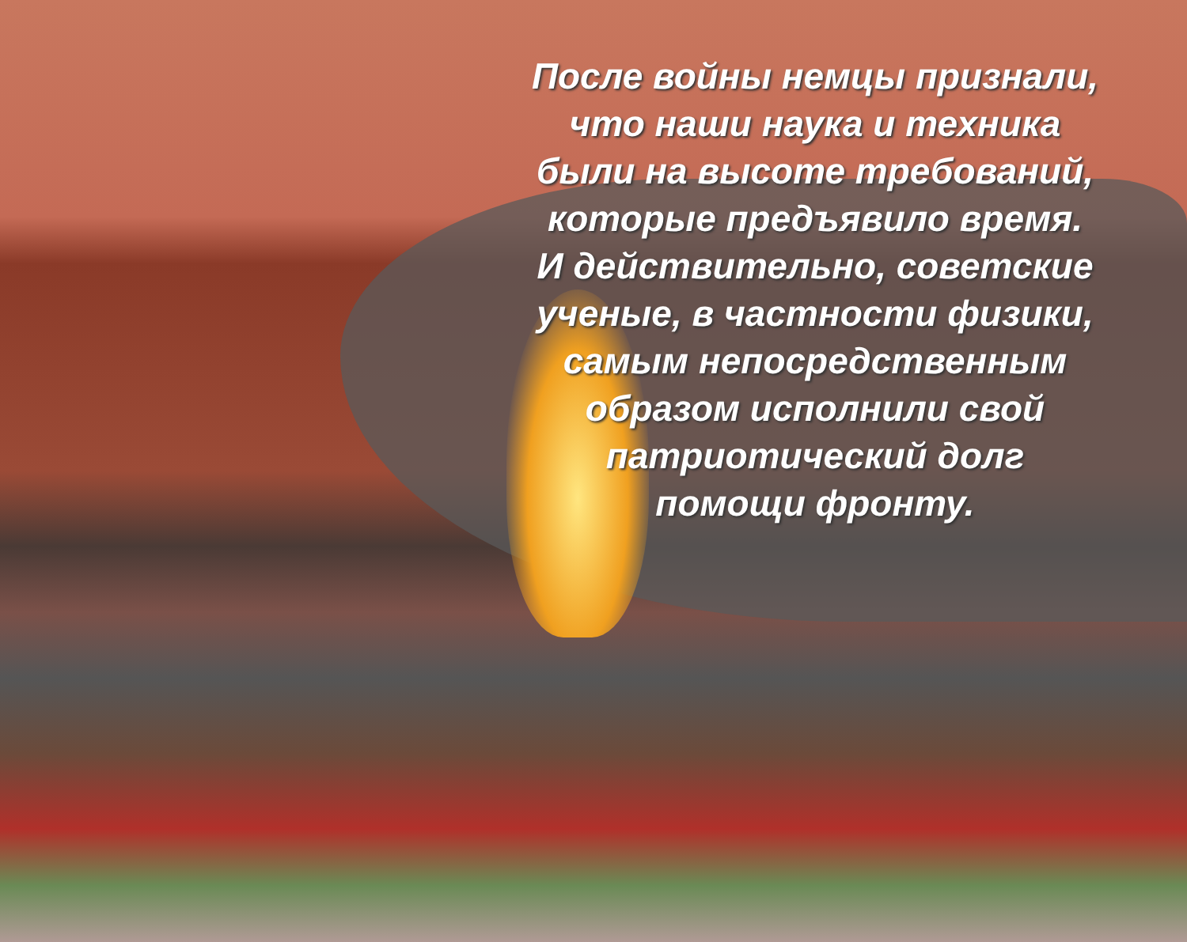После войны немцы признали, что наши наука и техника были на высоте требований, которые предъявило время. И действительно, советские ученые, в частности физики, самым непосредственным образом исполнили свой патриотический долг помощи фронту.